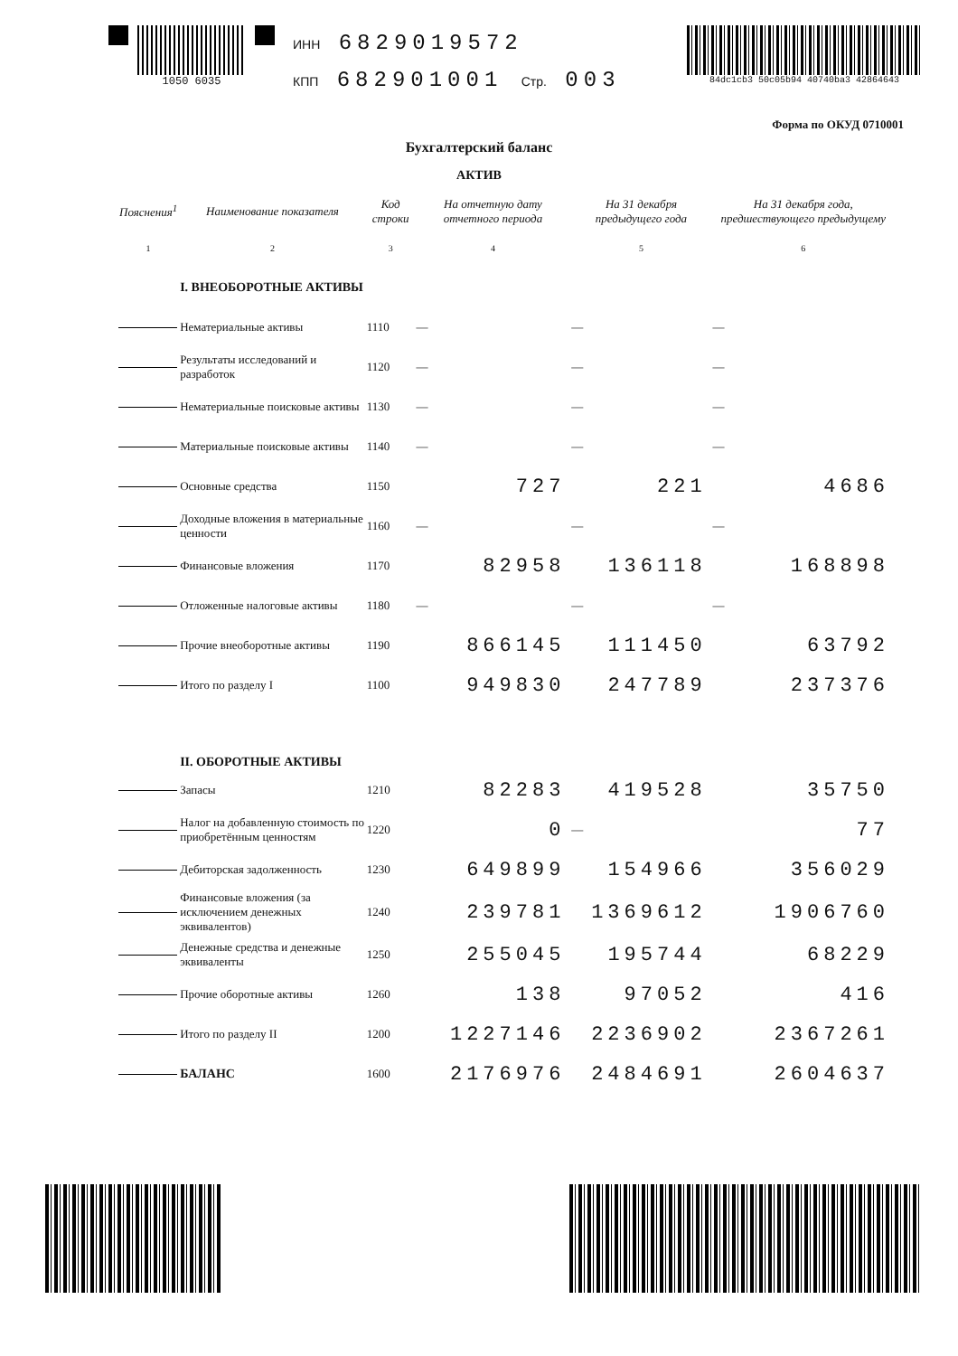1050 6035
ИНН 6829019572
КПП 682901001 Стр. 003
84dc1cb3 50c05b94 40740ba3 42864643
Форма по ОКУД 0710001
Бухгалтерский баланс
АКТИВ
| Пояснения<sup>1</sup> | Наименование показателя | Код строки | На отчетную дату отчетного периода | На 31 декабря предыдущего года | На 31 декабря года, предшествующего предыдущему |
| --- | --- | --- | --- | --- | --- |
| 1 | 2 | 3 | 4 | 5 | 6 |
| | I. ВНЕОБОРОТНЫЕ АКТИВЫ | | | | |
| | Нематериальные активы | 1110 | — | — | — |
| | Результаты исследований и разработок | 1120 | — | — | — |
| | Нематериальные поисковые активы | 1130 | — | — | — |
| | Материальные поисковые активы | 1140 | — | — | — |
| | Основные средства | 1150 | 727 | 221 | 4686 |
| | Доходные вложения в материальные ценности | 1160 | — | — | — |
| | Финансовые вложения | 1170 | 82958 | 136118 | 168898 |
| | Отложенные налоговые активы | 1180 | — | — | — |
| | Прочие внеоборотные активы | 1190 | 866145 | 111450 | 63792 |
| | Итого по разделу I | 1100 | 949830 | 247789 | 237376 |
| | II. ОБОРОТНЫЕ АКТИВЫ | | | | |
| | Запасы | 1210 | 82283 | 419528 | 35750 |
| | Налог на добавленную стоимость по приобретённым ценностям | 1220 | 0 | — | 77 |
| | Дебиторская задолженность | 1230 | 649899 | 154966 | 356029 |
| | Финансовые вложения (за исключением денежных эквивалентов) | 1240 | 239781 | 1369612 | 1906760 |
| | Денежные средства и денежные эквиваленты | 1250 | 255045 | 195744 | 68229 |
| | Прочие оборотные активы | 1260 | 138 | 97052 | 416 |
| | Итого по разделу II | 1200 | 1227146 | 2236902 | 2367261 |
| | БАЛАНС | 1600 | 2176976 | 2484691 | 2604637 |